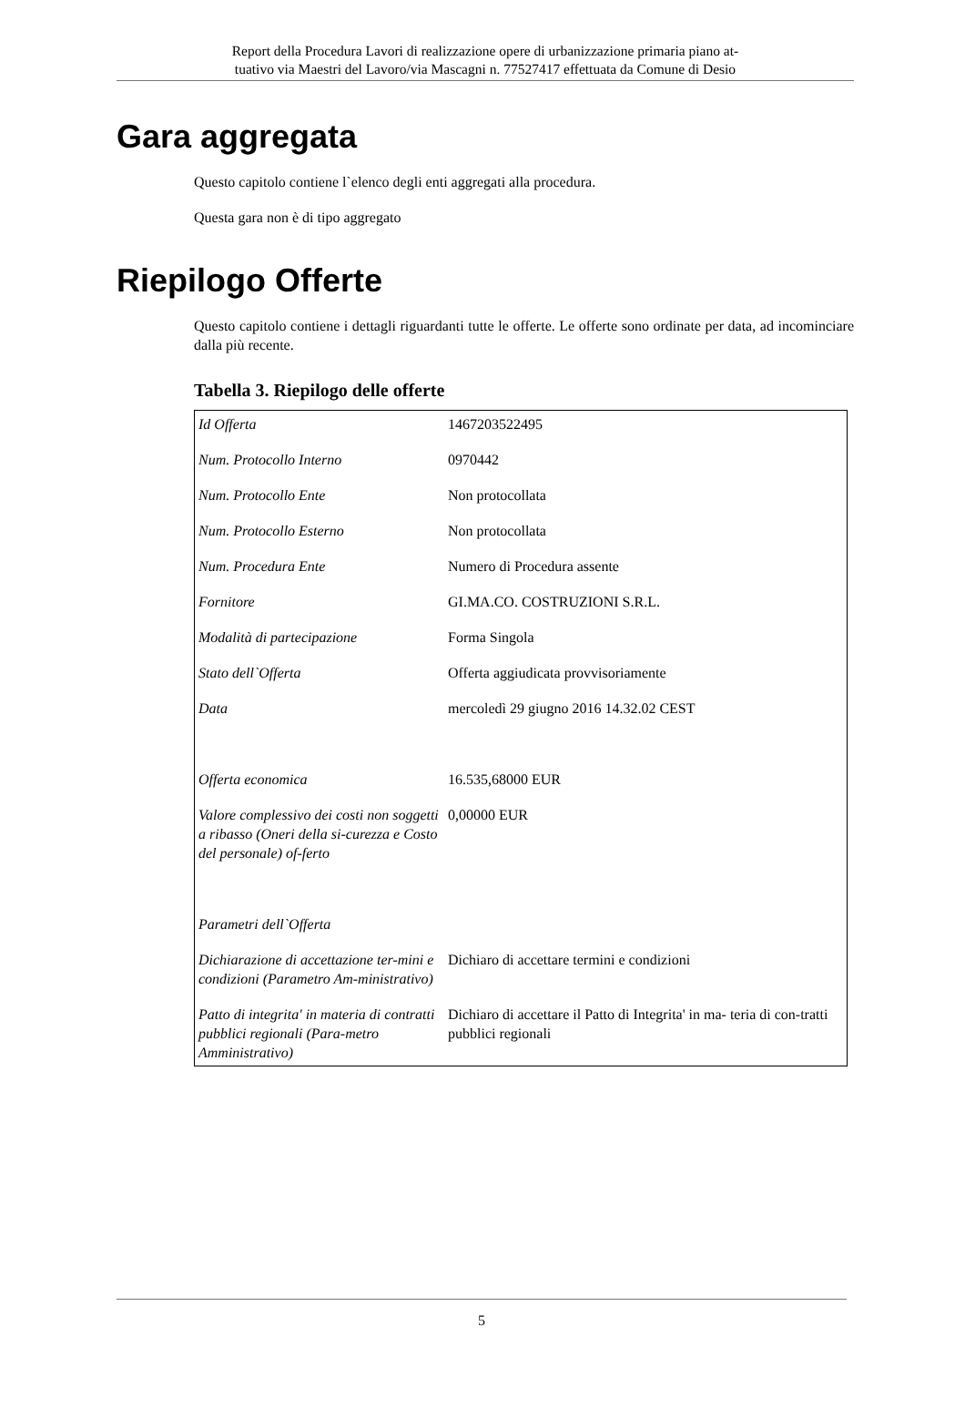Report della Procedura Lavori di realizzazione opere di urbanizzazione primaria piano at-
tuativo via Maestri del Lavoro/via Mascagni n. 77527417 effettuata da Comune di Desio
Gara aggregata
Questo capitolo contiene l`elenco degli enti aggregati alla procedura.
Questa gara non è di tipo aggregato
Riepilogo Offerte
Questo capitolo contiene i dettagli riguardanti tutte le offerte. Le offerte sono ordinate per data, ad incominciare dalla più recente.
Tabella 3. Riepilogo delle offerte
| Id Offerta | 1467203522495 |
| Num. Protocollo Interno | 0970442 |
| Num. Protocollo Ente | Non protocollata |
| Num. Protocollo Esterno | Non protocollata |
| Num. Procedura Ente | Numero di Procedura assente |
| Fornitore | GI.MA.CO. COSTRUZIONI S.R.L. |
| Modalità di partecipazione | Forma Singola |
| Stato dell`Offerta | Offerta aggiudicata provvisoriamente |
| Data | mercoledì 29 giugno 2016 14.32.02 CEST |
| Offerta economica | 16.535,68000 EUR |
| Valore complessivo dei costi non soggetti a ribasso (Oneri della si-curezza e Costo del personale) of-ferto | 0,00000 EUR |
| Parametri dell`Offerta | |
| Dichiarazione di accettazione ter-mini e condizioni (Parametro Am-ministrativo) | Dichiaro di accettare termini e condizioni |
| Patto di integrita' in materia di contratti pubblici regionali (Para-metro Amministrativo) | Dichiaro di accettare il Patto di Integrita' in ma- teria di con-tratti pubblici regionali |
5